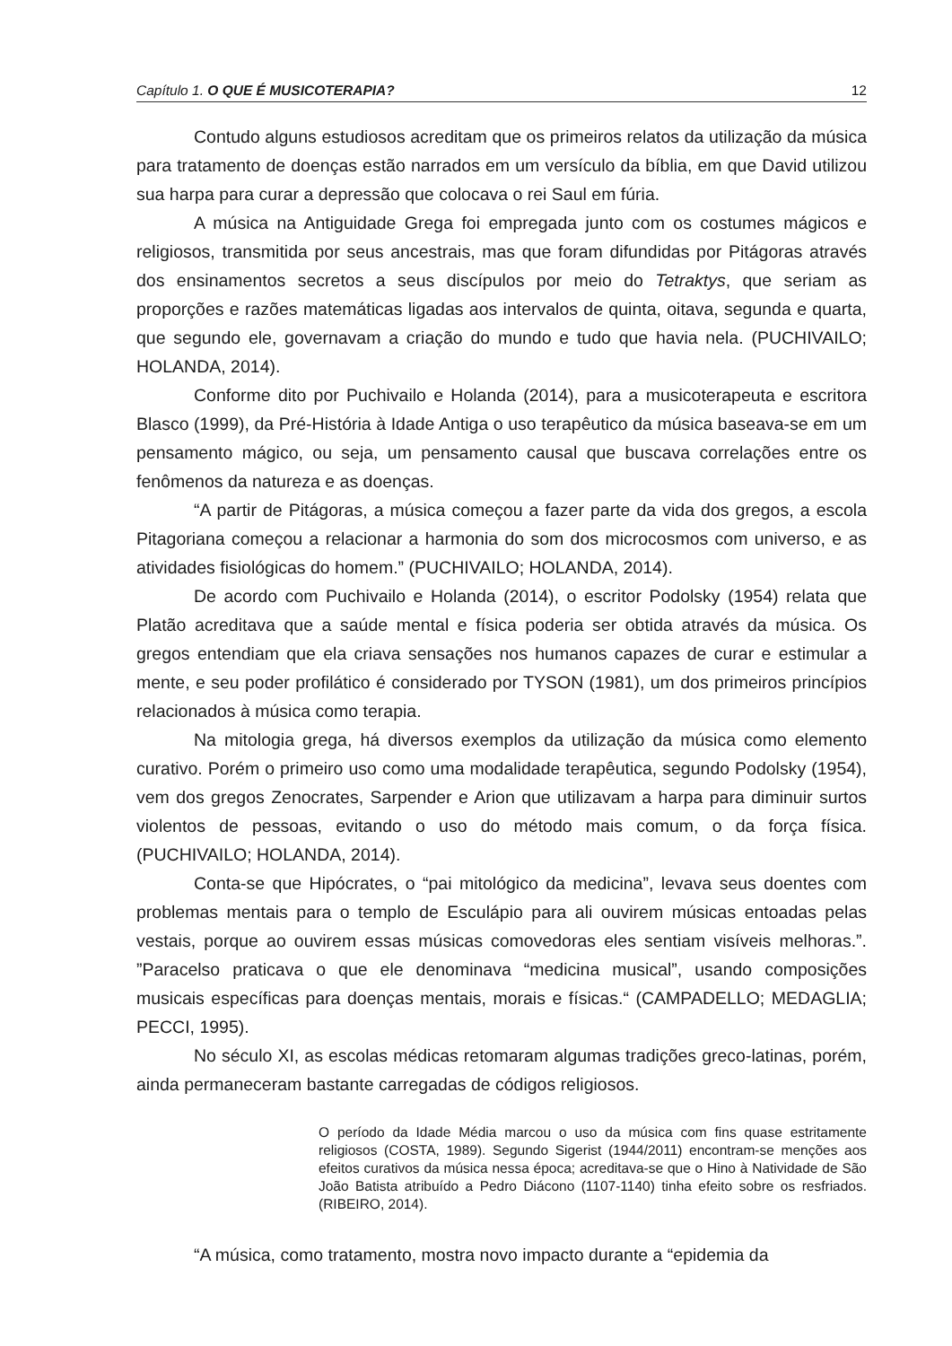Capítulo 1. O QUE É MUSICOTERAPIA? 12
Contudo alguns estudiosos acreditam que os primeiros relatos da utilização da música para tratamento de doenças estão narrados em um versículo da bíblia, em que David utilizou sua harpa para curar a depressão que colocava o rei Saul em fúria.
A música na Antiguidade Grega foi empregada junto com os costumes mágicos e religiosos, transmitida por seus ancestrais, mas que foram difundidas por Pitágoras através dos ensinamentos secretos a seus discípulos por meio do Tetraktys, que seriam as proporções e razões matemáticas ligadas aos intervalos de quinta, oitava, segunda e quarta, que segundo ele, governavam a criação do mundo e tudo que havia nela. (PUCHIVAILO; HOLANDA, 2014).
Conforme dito por Puchivailo e Holanda (2014), para a musicoterapeuta e escritora Blasco (1999), da Pré-História à Idade Antiga o uso terapêutico da música baseava-se em um pensamento mágico, ou seja, um pensamento causal que buscava correlações entre os fenômenos da natureza e as doenças.
“A partir de Pitágoras, a música começou a fazer parte da vida dos gregos, a escola Pitagoriana começou a relacionar a harmonia do som dos microcosmos com universo, e as atividades fisiológicas do homem.” (PUCHIVAILO; HOLANDA, 2014).
De acordo com Puchivailo e Holanda (2014), o escritor Podolsky (1954) relata que Platão acreditava que a saúde mental e física poderia ser obtida através da música. Os gregos entendiam que ela criava sensações nos humanos capazes de curar e estimular a mente, e seu poder profilático é considerado por TYSON (1981), um dos primeiros princípios relacionados à música como terapia.
Na mitologia grega, há diversos exemplos da utilização da música como elemento curativo. Porém o primeiro uso como uma modalidade terapêutica, segundo Podolsky (1954), vem dos gregos Zenocrates, Sarpender e Arion que utilizavam a harpa para diminuir surtos violentos de pessoas, evitando o uso do método mais comum, o da força física. (PUCHIVAILO; HOLANDA, 2014).
Conta-se que Hipócrates, o “pai mitológico da medicina”, levava seus doentes com problemas mentais para o templo de Esculápio para ali ouvirem músicas entoadas pelas vestais, porque ao ouvirem essas músicas comovedoras eles sentiam visíveis melhoras.”. ”Paracelso praticava o que ele denominava “medicina musical”, usando composições musicais específicas para doenças mentais, morais e físicas.“ (CAMPADELLO; MEDAGLIA; PECCI, 1995).
No século XI, as escolas médicas retomaram algumas tradições greco-latinas, porém, ainda permaneceram bastante carregadas de códigos religiosos.
O período da Idade Média marcou o uso da música com fins quase estritamente religiosos (COSTA, 1989). Segundo Sigerist (1944/2011) encontram-se menções aos efeitos curativos da música nessa época; acreditava-se que o Hino à Natividade de São João Batista atribuído a Pedro Diácono (1107-1140) tinha efeito sobre os resfriados. (RIBEIRO, 2014).
“A música, como tratamento, mostra novo impacto durante a “epidemia da